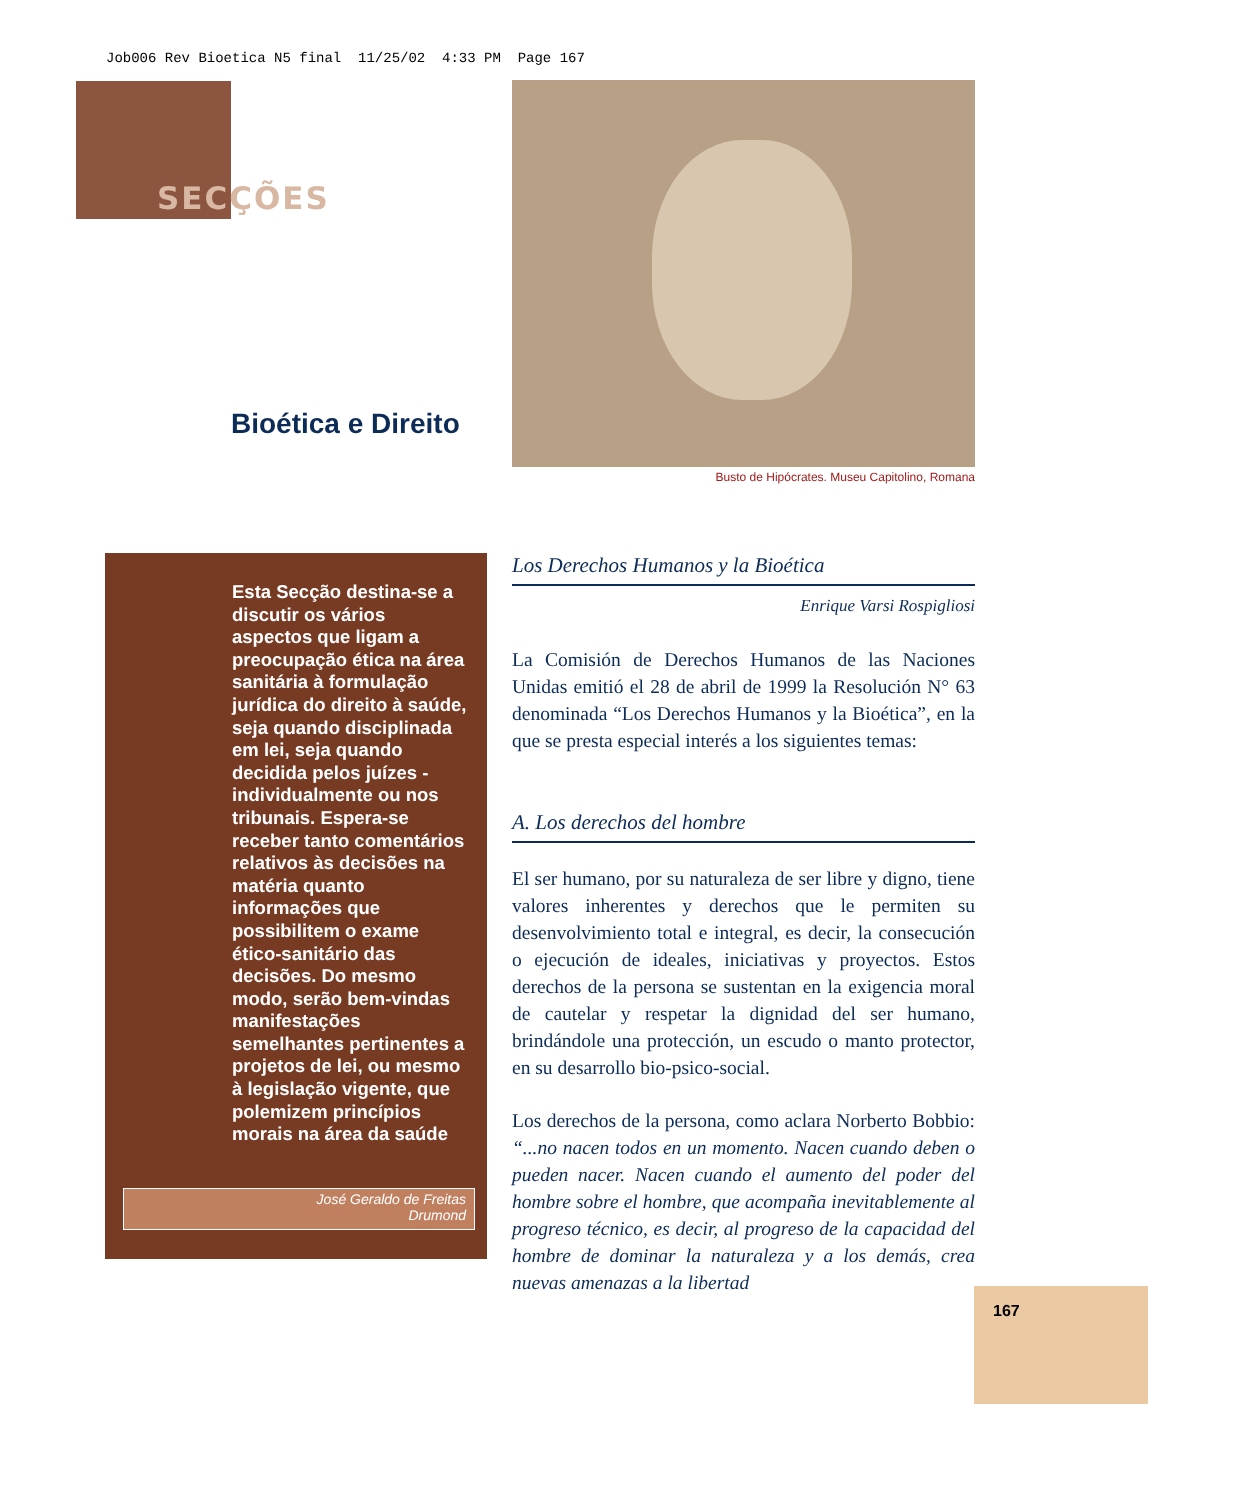Job006 Rev Bioetica N5 final 11/25/02 4:33 PM Page 167
SECÇÕES
Busto de Hipócrates. Museu Capitolino, Romana
Bioética e Direito
Esta Secção destina-se a discutir os vários aspectos que ligam a preocupação ética na área sanitária à formulação jurídica do direito à saúde, seja quando disciplinada em lei, seja quando decidida pelos juízes - individualmente ou nos tribunais. Espera-se receber tanto comentários relativos às decisões na matéria quanto informações que possibilitem o exame ético-sanitário das decisões. Do mesmo modo, serão bem-vindas manifestações semelhantes pertinentes a projetos de lei, ou mesmo à legislação vigente, que polemizem princípios morais na área da saúde
José Geraldo de Freitas
Drumond
Los Derechos Humanos y la Bioética
Enrique Varsi Rospigliosi
La Comisión de Derechos Humanos de las Naciones Unidas emitió el 28 de abril de 1999 la Resolución N° 63 denominada “Los Derechos Humanos y la Bioética”, en la que se presta especial interés a los siguientes temas:
A. Los derechos del hombre
El ser humano, por su naturaleza de ser libre y digno, tiene valores inherentes y derechos que le permiten su desenvolvimiento total e integral, es decir, la consecución o ejecución de ideales, iniciativas y proyectos. Estos derechos de la persona se sustentan en la exigencia moral de cautelar y respetar la dignidad del ser humano, brindándole una protección, un escudo o manto protector, en su desarrollo bio-psico-social.
Los derechos de la persona, como aclara Norberto Bobbio: “...no nacen todos en un momento. Nacen cuando deben o pueden nacer. Nacen cuando el aumento del poder del hombre sobre el hombre, que acompaña inevitablemente al progreso técnico, es decir, al progreso de la capacidad del hombre de dominar la naturaleza y a los demás, crea nuevas amenazas a la libertad
167